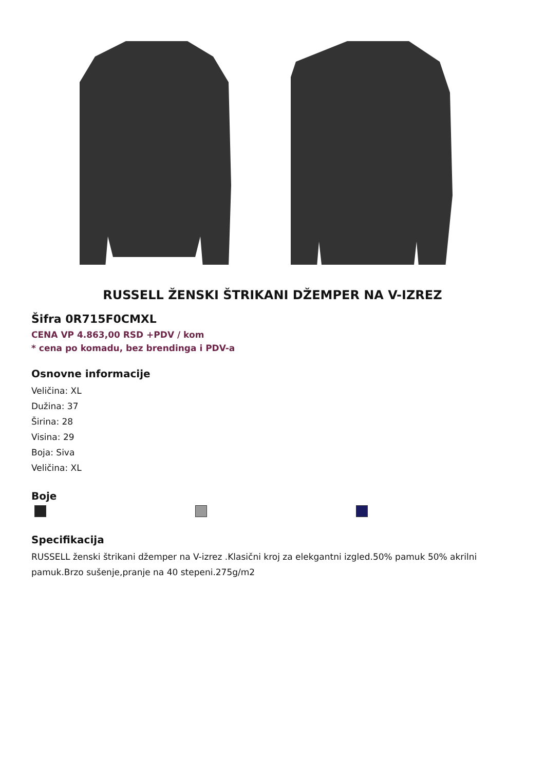RUSSELL ŽENSKI ŠTRIKANI DŽEMPER NA V-IZREZ
Šifra 0R715F0CMXL
CENA VP 4.863,00 RSD +PDV / kom
* cena po komadu, bez brendinga i PDV-a
Osnovne informacije
Veličina: XL
Dužina: 37
Širina: 28
Visina: 29
Boja: Siva
Veličina: XL
Boje
Specifikacija
RUSSELL ženski štrikani džemper na V-izrez .Klasični kroj za elekgantni izgled.50% pamuk 50% akrilni pamuk.Brzo sušenje,pranje na 40 stepeni.275g/m2